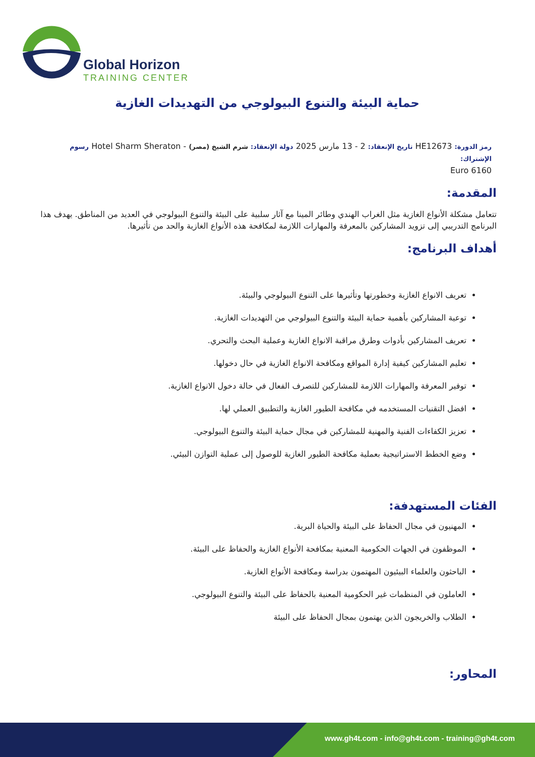Global Horizon
TRAINING CENTER
حماية البيئة والتنوع البيولوجي من التهديدات الغازية
رمز الدورة: HE12673 تاريخ الإنعقاد: 2 - 13 مارس 2025 دولة الإنعقاد: شرم الشيخ (مصر) - Hotel Sharm Sheraton رسوم الإشتراك:
6160 Euro
المقدمة:
تتعامل مشكلة الأنواع الغازية مثل الغراب الهندي وطائر المينا مع آثار سلبية على البيئة والتنوع البيولوجي في العديد من المناطق. يهدف هذا البرنامج التدريبي إلى تزويد المشاركين بالمعرفة والمهارات اللازمة لمكافحة هذه الأنواع الغازية والحد من تأثيرها.
أهداف البرنامج:
تعريف الانواع الغازية وخطورتها وتأثيرها على التنوع البيولوجي والبيئة.
توعية المشاركين بأهمية حماية البيئة والتنوع البيولوجي من التهديدات الغازية.
تعريف المشاركين بأدوات وطرق مراقبة الانواع الغازية وعملية البحث والتحري.
تعليم المشاركين كيفية إدارة المواقع ومكافحة الانواع الغازية في حال دخولها.
توفير المعرفة والمهارات اللازمة للمشاركين للتصرف الفعال في حالة دخول الانواع الغازية.
افضل التقنيات المستخدمه في مكافحة الطيور الغازية والتطبيق العملي لها.
تعزيز الكفاءات الفنية والمهنية للمشاركين في مجال حماية البيئة والتنوع البيولوجي.
وضع الخطط الاستراتيجية بعملية مكافحة الطيور الغازية للوصول إلى عملية التوازن البيئي.
الفئات المستهدفة:
المهنيون في مجال الحفاظ على البيئة والحياة البرية.
الموظفون في الجهات الحكومية المعنية بمكافحة الأنواع الغازية والحفاظ على البيئة.
الباحثون والعلماء البيئيون المهتمون بدراسة ومكافحة الأنواع الغازية.
العاملون في المنظمات غير الحكومية المعنية بالحفاظ على البيئة والتنوع البيولوجي.
الطلاب والخريجون الذين يهتمون بمجال الحفاظ على البيئة
المحاور:
www.gh4t.com - info@gh4t.com - training@gh4t.com